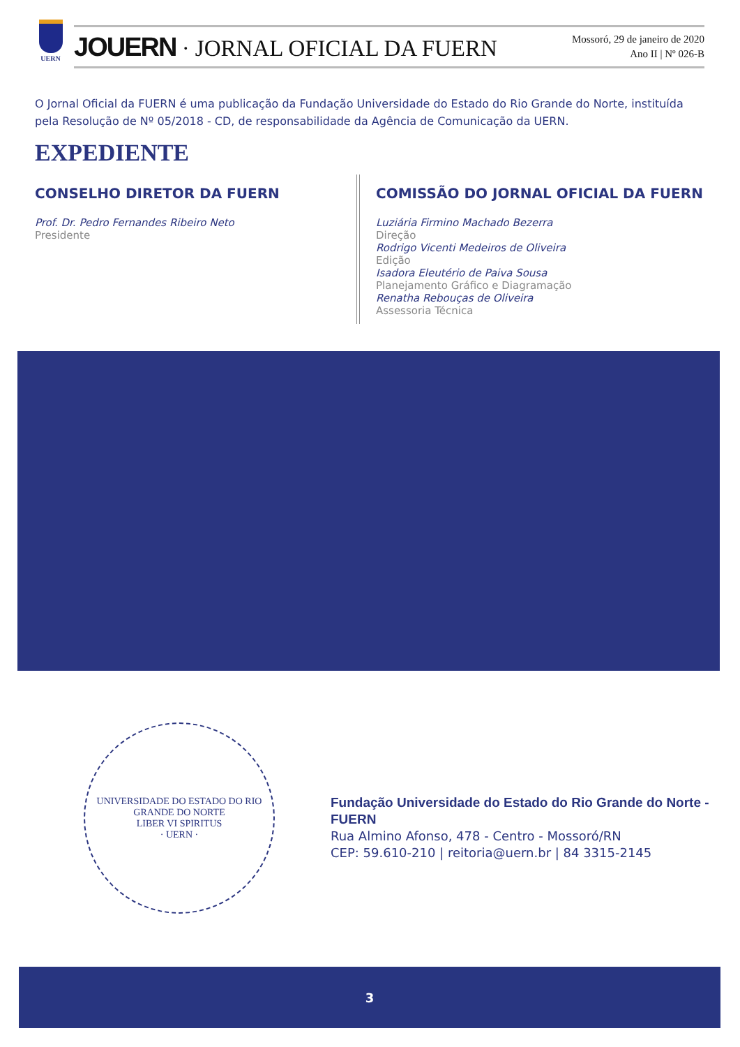UERN
JOUERN · JORNAL OFICIAL DA FUERN
Mossoró, 29 de janeiro de 2020
Ano II | Nº 026-B
O Jornal Oficial da FUERN é uma publicação da Fundação Universidade do Estado do Rio Grande do Norte, instituída pela Resolução de Nº 05/2018 - CD, de responsabilidade da Agência de Comunicação da UERN.
EXPEDIENTE
CONSELHO DIRETOR DA FUERN
Prof. Dr. Pedro Fernandes Ribeiro Neto
Presidente
COMISSÃO DO JORNAL OFICIAL DA FUERN
Luziária Firmino Machado Bezerra
Direção
Rodrigo Vicenti Medeiros de Oliveira
Edição
Isadora Eleutério de Paiva Sousa
Planejamento Gráfico e Diagramação
Renatha Rebouças de Oliveira
Assessoria Técnica
UNIVERSIDADE DO ESTADO DO RIO GRANDE DO NORTE
LIBER VI SPIRITUS
· UERN ·
Fundação Universidade do Estado do Rio Grande do Norte - FUERN
Rua Almino Afonso, 478 - Centro - Mossoró/RN
CEP: 59.610-210 | reitoria@uern.br | 84 3315-2145
3